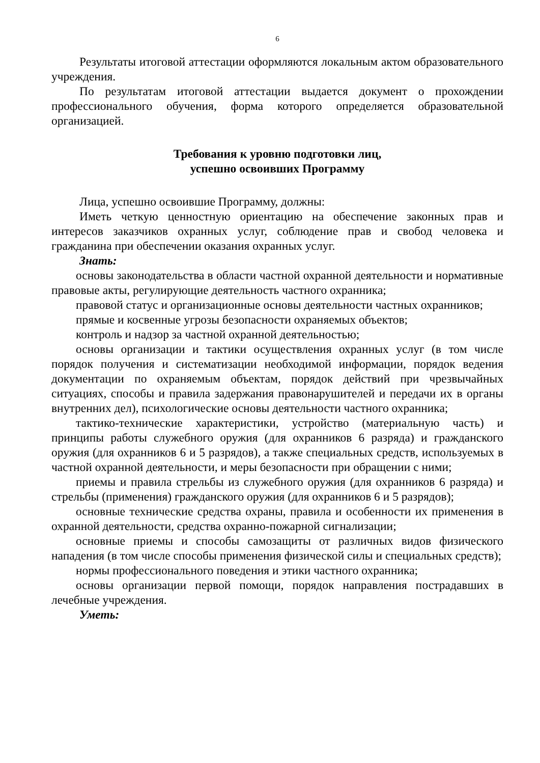6
Результаты итоговой аттестации оформляются локальным актом образовательного учреждения.
По результатам итоговой аттестации выдается документ о прохождении профессионального обучения, форма которого определяется образовательной организацией.
Требования к уровню подготовки лиц,
успешно освоивших Программу
Лица, успешно освоившие Программу, должны:
Иметь четкую ценностную ориентацию на обеспечение законных прав и интересов заказчиков охранных услуг, соблюдение прав и свобод человека и гражданина при обеспечении оказания охранных услуг.
Знать:
основы законодательства в области частной охранной деятельности и нормативные правовые акты, регулирующие деятельность частного охранника;
правовой статус и организационные основы деятельности частных охранников;
прямые и косвенные угрозы безопасности охраняемых объектов;
контроль и надзор за частной охранной деятельностью;
основы организации и тактики осуществления охранных услуг (в том числе порядок получения и систематизации необходимой информации, порядок ведения документации по охраняемым объектам, порядок действий при чрезвычайных ситуациях, способы и правила задержания правонарушителей и передачи их в органы внутренних дел), психологические основы деятельности частного охранника;
тактико-технические характеристики, устройство (материальную часть) и принципы работы служебного оружия (для охранников 6 разряда) и гражданского оружия (для охранников 6 и 5 разрядов), а также специальных средств, используемых в частной охранной деятельности, и меры безопасности при обращении с ними;
приемы и правила стрельбы из служебного оружия (для охранников 6 разряда) и стрельбы (применения) гражданского оружия (для охранников 6 и 5 разрядов);
основные технические средства охраны, правила и особенности их применения в охранной деятельности, средства охранно-пожарной сигнализации;
основные приемы и способы самозащиты от различных видов физического нападения (в том числе способы применения физической силы и специальных средств);
нормы профессионального поведения и этики частного охранника;
основы организации первой помощи, порядок направления пострадавших в лечебные учреждения.
Уметь: